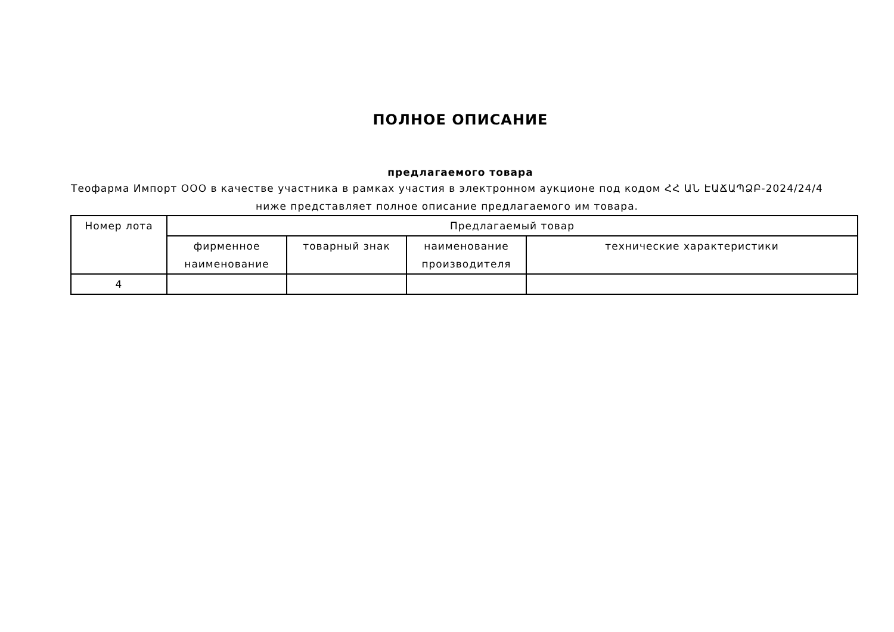ПОЛНОЕ ОПИСАНИЕ
предлагаемого товара
Теофарма Импорт ООО в качестве участника в рамках участия в электронном аукционе под кодом ՀՀ ԱՆ ԷԱՃԱՊՁԲ-2024/24/4 ниже представляет полное описание предлагаемого им товара.
| Номер лота | Предлагаемый товар | | | |
| --- | --- | --- | --- | --- |
| | фирменное наименование | товарный знак | наименование производителя | технические характеристики |
| 4 | | | | |